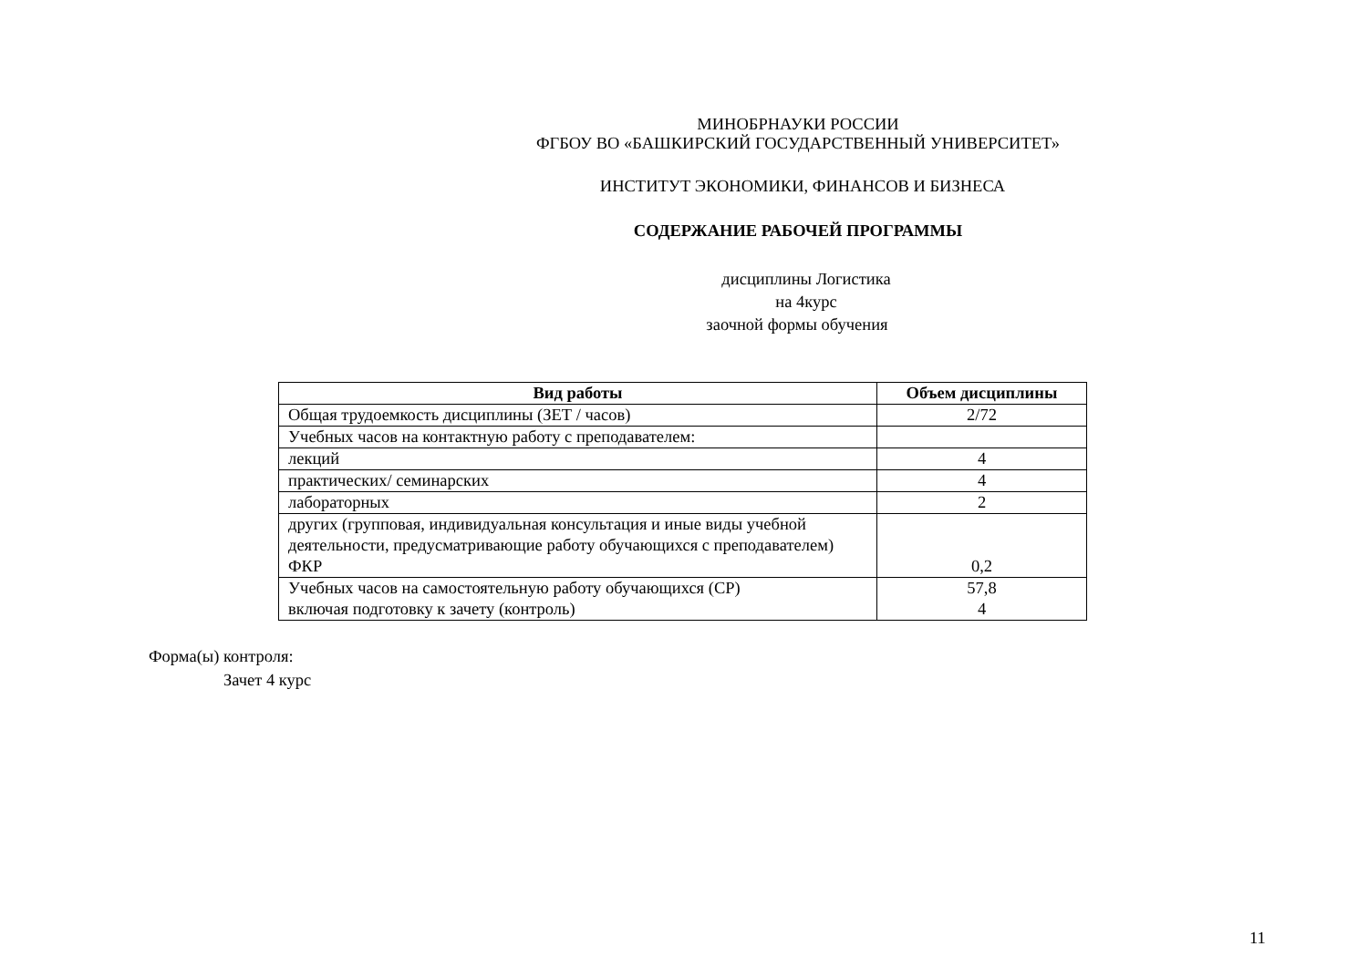МИНОБРНАУКИ РОССИИ
ФГБОУ ВО «БАШКИРСКИЙ ГОСУДАРСТВЕННЫЙ УНИВЕРСИТЕТ»
ИНСТИТУТ ЭКОНОМИКИ, ФИНАНСОВ И БИЗНЕСА
СОДЕРЖАНИЕ РАБОЧЕЙ ПРОГРАММЫ
дисциплины Логистика
на 4курс
заочной формы обучения
| Вид работы | Объем дисциплины |
| --- | --- |
| Общая трудоемкость дисциплины (ЗЕТ / часов) | 2/72 |
| Учебных часов на контактную работу с преподавателем: | |
| лекций | 4 |
| практических/ семинарских | 4 |
| лабораторных | 2 |
| других (групповая, индивидуальная консультация и иные виды учебной деятельности, предусматривающие работу обучающихся с преподавателем) ФКР | 0,2 |
| Учебных часов на самостоятельную работу обучающихся (СР) включая подготовку к зачету (контроль) | 57,8 4 |
Форма(ы) контроля:
Зачет 4 курс
11